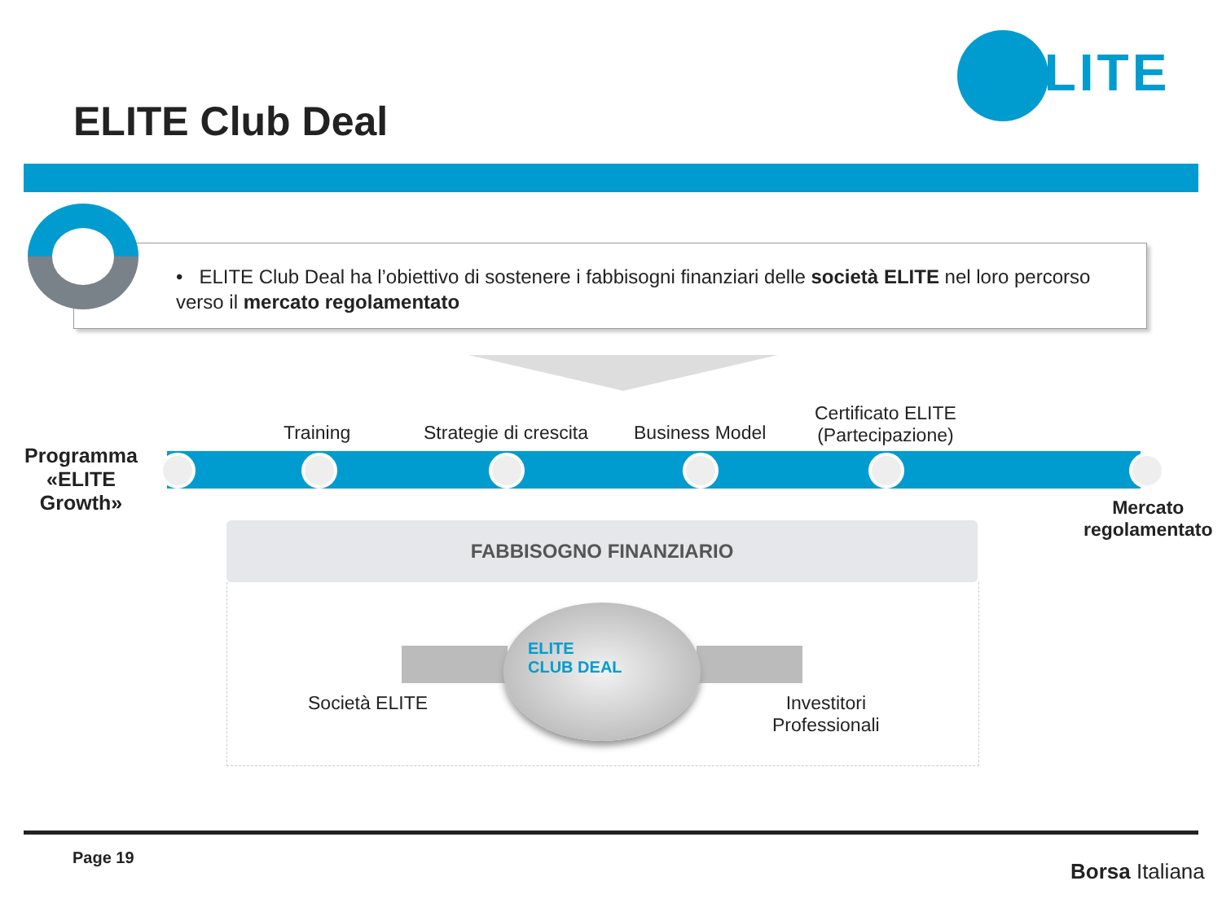ELITE
ELITE Club Deal
• ELITE Club Deal ha l’obiettivo di sostenere i fabbisogni finanziari delle società ELITE nel loro percorso verso il mercato regolamentato
Programma
«ELITE
Growth»
Training Strategie di crescita Business Model
Certificato ELITE
(Partecipazione)
Mercato
regolamentato
FABBISOGNO FINANZIARIO
ELITE
CLUB DEAL
Società ELITE
Investitori
Professionali
Page 19
Borsa Italiana